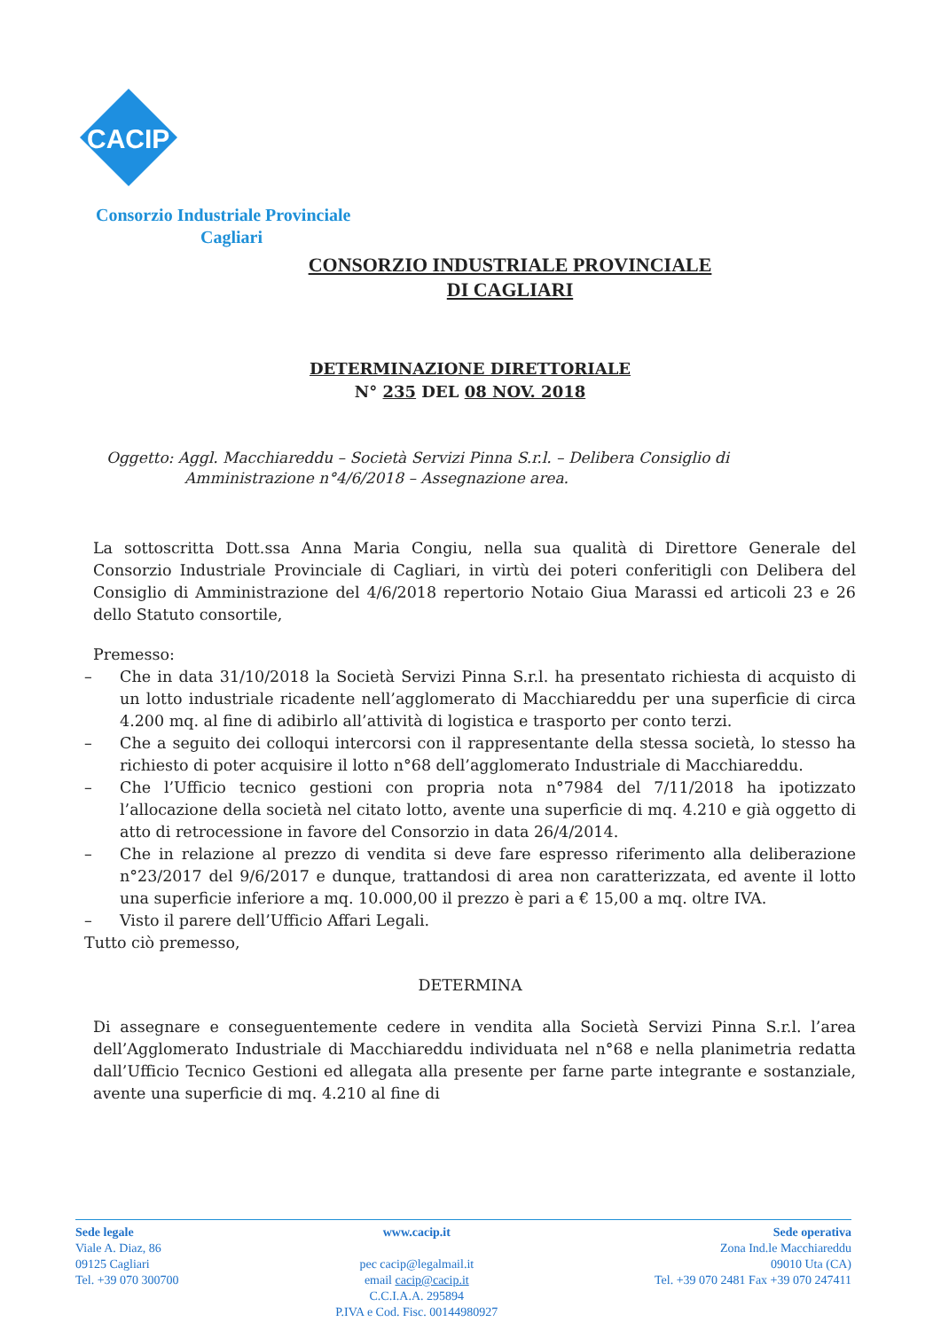CACIP
Consorzio Industriale Provinciale
Cagliari
CONSORZIO INDUSTRIALE PROVINCIALE
DI CAGLIARI
DETERMINAZIONE DIRETTORIALE
N° 235 DEL 08 NOV. 2018
Oggetto: Aggl. Macchiareddu – Società Servizi Pinna S.r.l. – Delibera Consiglio di
Amministrazione n°4/6/2018 – Assegnazione area.
La sottoscritta Dott.ssa Anna Maria Congiu, nella sua qualità di Direttore Generale del Consorzio Industriale Provinciale di Cagliari, in virtù dei poteri conferitigli con Delibera del Consiglio di Amministrazione del 4/6/2018 repertorio Notaio Giua Marassi ed articoli 23 e 26 dello Statuto consortile,
Premesso:
– Che in data 31/10/2018 la Società Servizi Pinna S.r.l. ha presentato richiesta di acquisto di un lotto industriale ricadente nell’agglomerato di Macchiareddu per una superficie di circa 4.200 mq. al fine di adibirlo all’attività di logistica e trasporto per conto terzi.
– Che a seguito dei colloqui intercorsi con il rappresentante della stessa società, lo stesso ha richiesto di poter acquisire il lotto n°68 dell’agglomerato Industriale di Macchiareddu.
– Che l’Ufficio tecnico gestioni con propria nota n°7984 del 7/11/2018 ha ipotizzato l’allocazione della società nel citato lotto, avente una superficie di mq. 4.210 e già oggetto di atto di retrocessione in favore del Consorzio in data 26/4/2014.
– Che in relazione al prezzo di vendita si deve fare espresso riferimento alla deliberazione n°23/2017 del 9/6/2017 e dunque, trattandosi di area non caratterizzata, ed avente il lotto una superficie inferiore a mq. 10.000,00 il prezzo è pari a € 15,00 a mq. oltre IVA.
– Visto il parere dell’Ufficio Affari Legali.
Tutto ciò premesso,
DETERMINA
Di assegnare e conseguentemente cedere in vendita alla Società Servizi Pinna S.r.l. l’area dell’Agglomerato Industriale di Macchiareddu individuata nel n°68 e nella planimetria redatta dall’Ufficio Tecnico Gestioni ed allegata alla presente per farne parte integrante e sostanziale, avente una superficie di mq. 4.210 al fine di
Sede legale
Viale A. Diaz, 86
09125 Cagliari
Tel. +39 070 300700
www.cacip.it
pec cacip@legalmail.it
email cacip@cacip.it
C.C.I.A.A. 295894
P.IVA e Cod. Fisc. 00144980927
Sede operativa
Zona Ind.le Macchiareddu
09010 Uta (CA)
Tel. +39 070 2481 Fax +39 070 247411